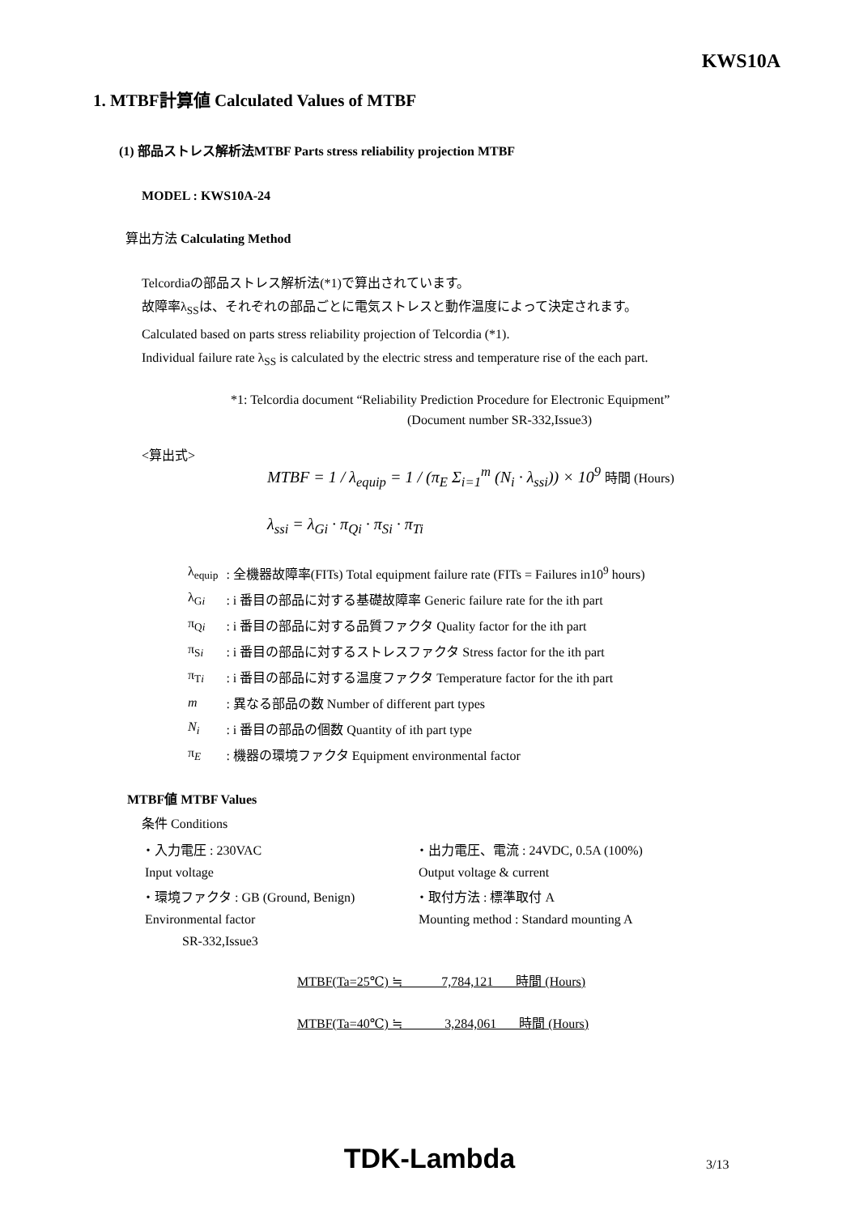KWS10A
1. MTBF計算値 Calculated Values of MTBF
(1) 部品ストレス解析法MTBF Parts stress reliability projection MTBF
MODEL : KWS10A-24
算出方法 Calculating Method
Telcordiaの部品ストレス解析法(*1)で算出されています。
故障率λ<sub>SS</sub>は、それぞれの部品ごとに電気ストレスと動作温度によって決定されます。
Calculated based on parts stress reliability projection of Telcordia (*1).
Individual failure rate λ<sub>SS</sub> is calculated by the electric stress and temperature rise of the each part.
*1: Telcordia document “Reliability Prediction Procedure for Electronic Equipment”
(Document number SR-332,Issue3)
<算出式>
MTBF = 1 / λ<sub>equip</sub> = 1 / (π<sub>E</sub> Σ<sub>i=1</sub><sup>m</sup> (N<sub>i</sub> · λ<sub>ssi</sub>)) × 10<sup>9</sup> 時間 (Hours)
λ<sub>ssi</sub> = λ<sub>Gi</sub> · π<sub>Qi</sub> · π<sub>Si</sub> · π<sub>Ti</sub>
| λ<sub>equip</sub> | : 全機器故障率(FITs) Total equipment failure rate (FITs = Failures in10<sup>9</sup> hours) |
| λ<sub>Gi</sub> | : i 番目の部品に対する基礎故障率 Generic failure rate for the ith part |
| π<sub>Qi</sub> | : i 番目の部品に対する品質ファクタ Quality factor for the ith part |
| π<sub>Si</sub> | : i 番目の部品に対するストレスファクタ Stress factor for the ith part |
| π<sub>Ti</sub> | : i 番目の部品に対する温度ファクタ Temperature factor for the ith part |
| m | : 異なる部品の数 Number of different part types |
| N<sub>i</sub> | : i 番目の部品の個数 Quantity of ith part type |
| π<sub>E</sub> | : 機器の環境ファクタ Equipment environmental factor |
MTBF値 MTBF Values
条件 Conditions
| ・入力電圧 : 230VAC | ・出力電圧、電流 : 24VDC, 0.5A (100%) |
| Input voltage | Output voltage & current |
| ・環境ファクタ : GB (Ground, Benign) | ・取付方法 : 標準取付 A |
| Environmental factor | Mounting method : Standard mounting A |
| SR-332,Issue3 | |
MTBF(Ta=25℃) ≒ 7,784,121 時間 (Hours)
MTBF(Ta=40℃) ≒ 3,284,061 時間 (Hours)
TDK-Lambda 3/13